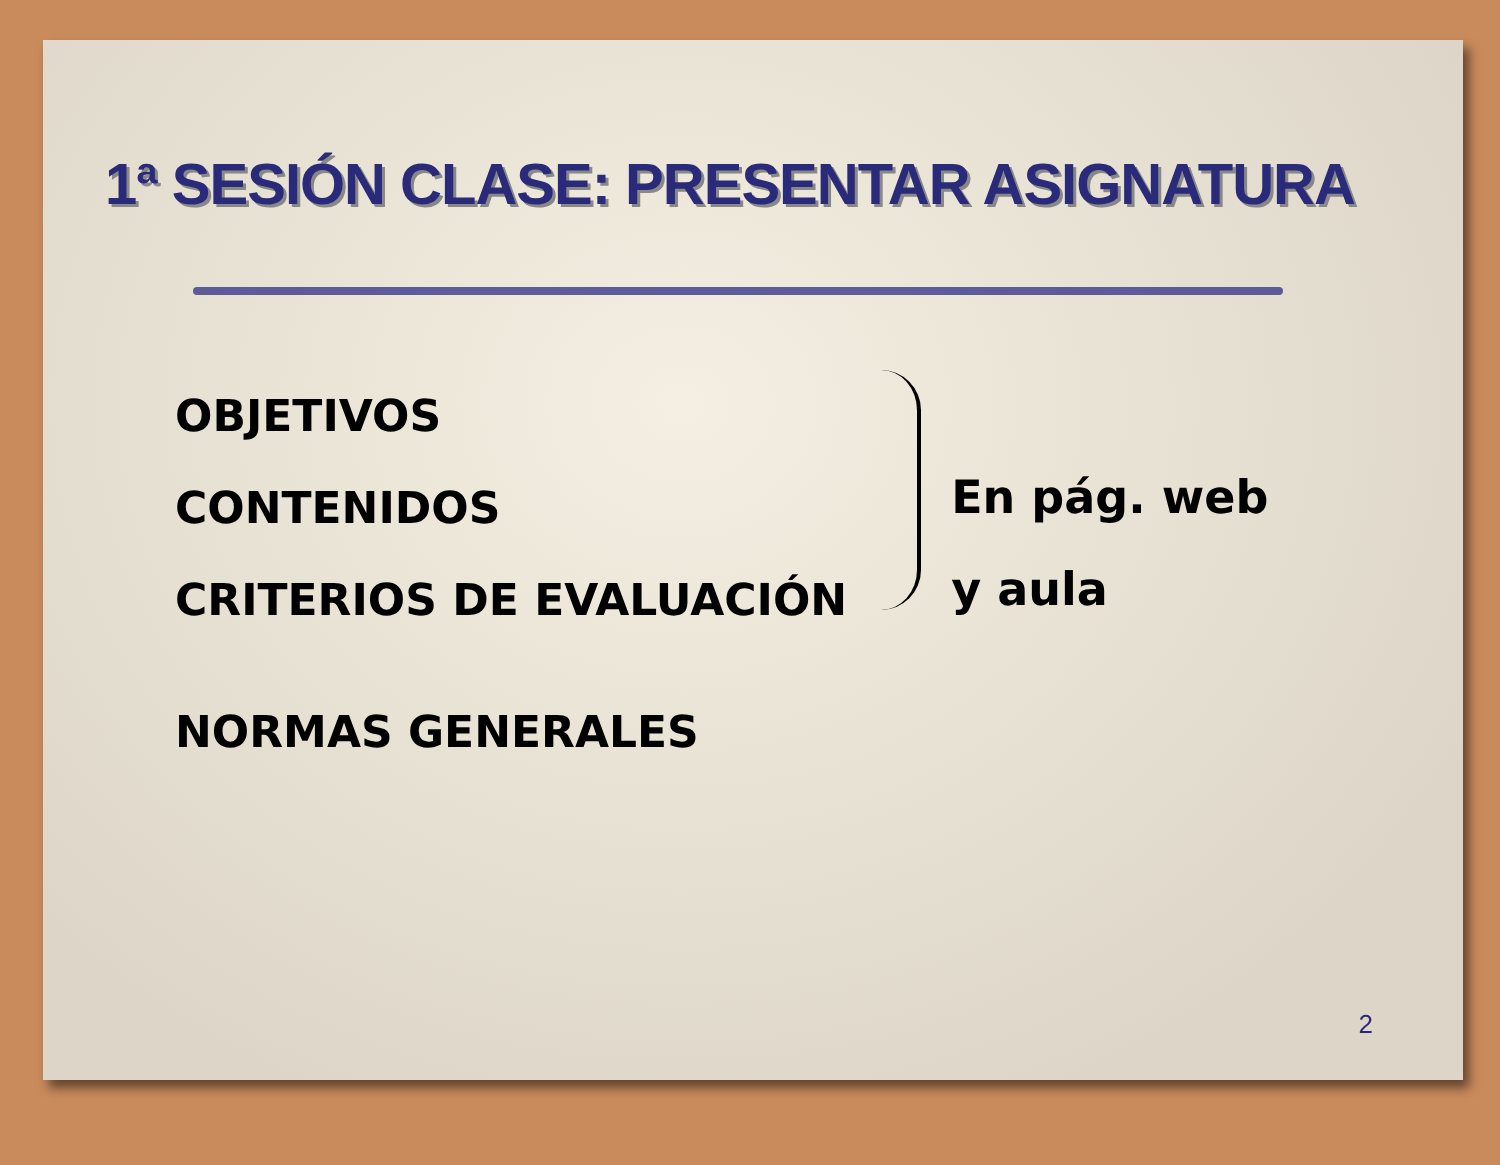1ª SESIÓN CLASE: PRESENTAR ASIGNATURA
OBJETIVOS
CONTENIDOS
CRITERIOS DE EVALUACIÓN
En pág. web
y aula
NORMAS GENERALES
2